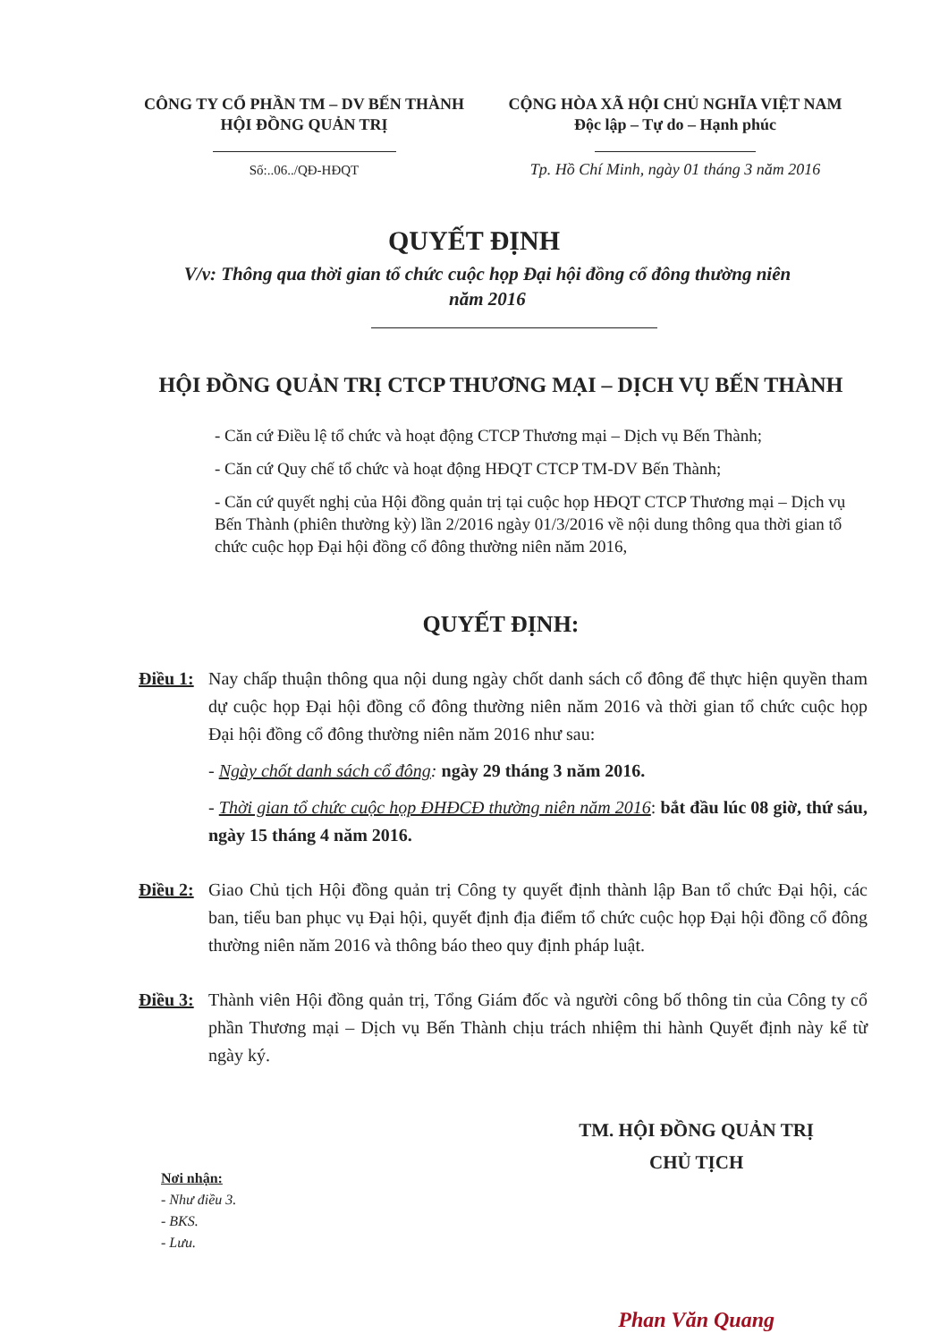CÔNG TY CỔ PHẦN TM – DV BẾN THÀNH
HỘI ĐỒNG QUẢN TRỊ
Số:..06../QĐ-HĐQT
CỘNG HÒA XÃ HỘI CHỦ NGHĨA VIỆT NAM
Độc lập – Tự do – Hạnh phúc
Tp. Hồ Chí Minh, ngày 01 tháng 3 năm 2016
QUYẾT ĐỊNH
V/v: Thông qua thời gian tổ chức cuộc họp Đại hội đồng cổ đông thường niên năm 2016
HỘI ĐỒNG QUẢN TRỊ CTCP THƯƠNG MẠI – DỊCH VỤ BẾN THÀNH
- Căn cứ Điều lệ tổ chức và hoạt động CTCP Thương mại – Dịch vụ Bến Thành;
- Căn cứ Quy chế tổ chức và hoạt động HĐQT CTCP TM-DV Bến Thành;
- Căn cứ quyết nghị của Hội đồng quản trị tại cuộc họp HĐQT CTCP Thương mại – Dịch vụ Bến Thành (phiên thường kỳ) lần 2/2016 ngày 01/3/2016 về nội dung thông qua thời gian tổ chức cuộc họp Đại hội đồng cổ đông thường niên năm 2016,
QUYẾT ĐỊNH:
Điều 1:
Nay chấp thuận thông qua nội dung ngày chốt danh sách cổ đông để thực hiện quyền tham dự cuộc họp Đại hội đồng cổ đông thường niên năm 2016 và thời gian tổ chức cuộc họp Đại hội đồng cổ đông thường niên năm 2016 như sau:
- Ngày chốt danh sách cổ đông: ngày 29 tháng 3 năm 2016.
- Thời gian tổ chức cuộc họp ĐHĐCĐ thường niên năm 2016: bắt đầu lúc 08 giờ, thứ sáu, ngày 15 tháng 4 năm 2016.
Điều 2:
Giao Chủ tịch Hội đồng quản trị Công ty quyết định thành lập Ban tổ chức Đại hội, các ban, tiểu ban phục vụ Đại hội, quyết định địa điểm tổ chức cuộc họp Đại hội đồng cổ đông thường niên năm 2016 và thông báo theo quy định pháp luật.
Điều 3:
Thành viên Hội đồng quản trị, Tổng Giám đốc và người công bố thông tin của Công ty cổ phần Thương mại – Dịch vụ Bến Thành chịu trách nhiệm thi hành Quyết định này kể từ ngày ký.
Nơi nhận:
- Như điều 3.
- BKS.
- Lưu.
TM. HỘI ĐỒNG QUẢN TRỊ
CHỦ TỊCH
Phan Văn Quang